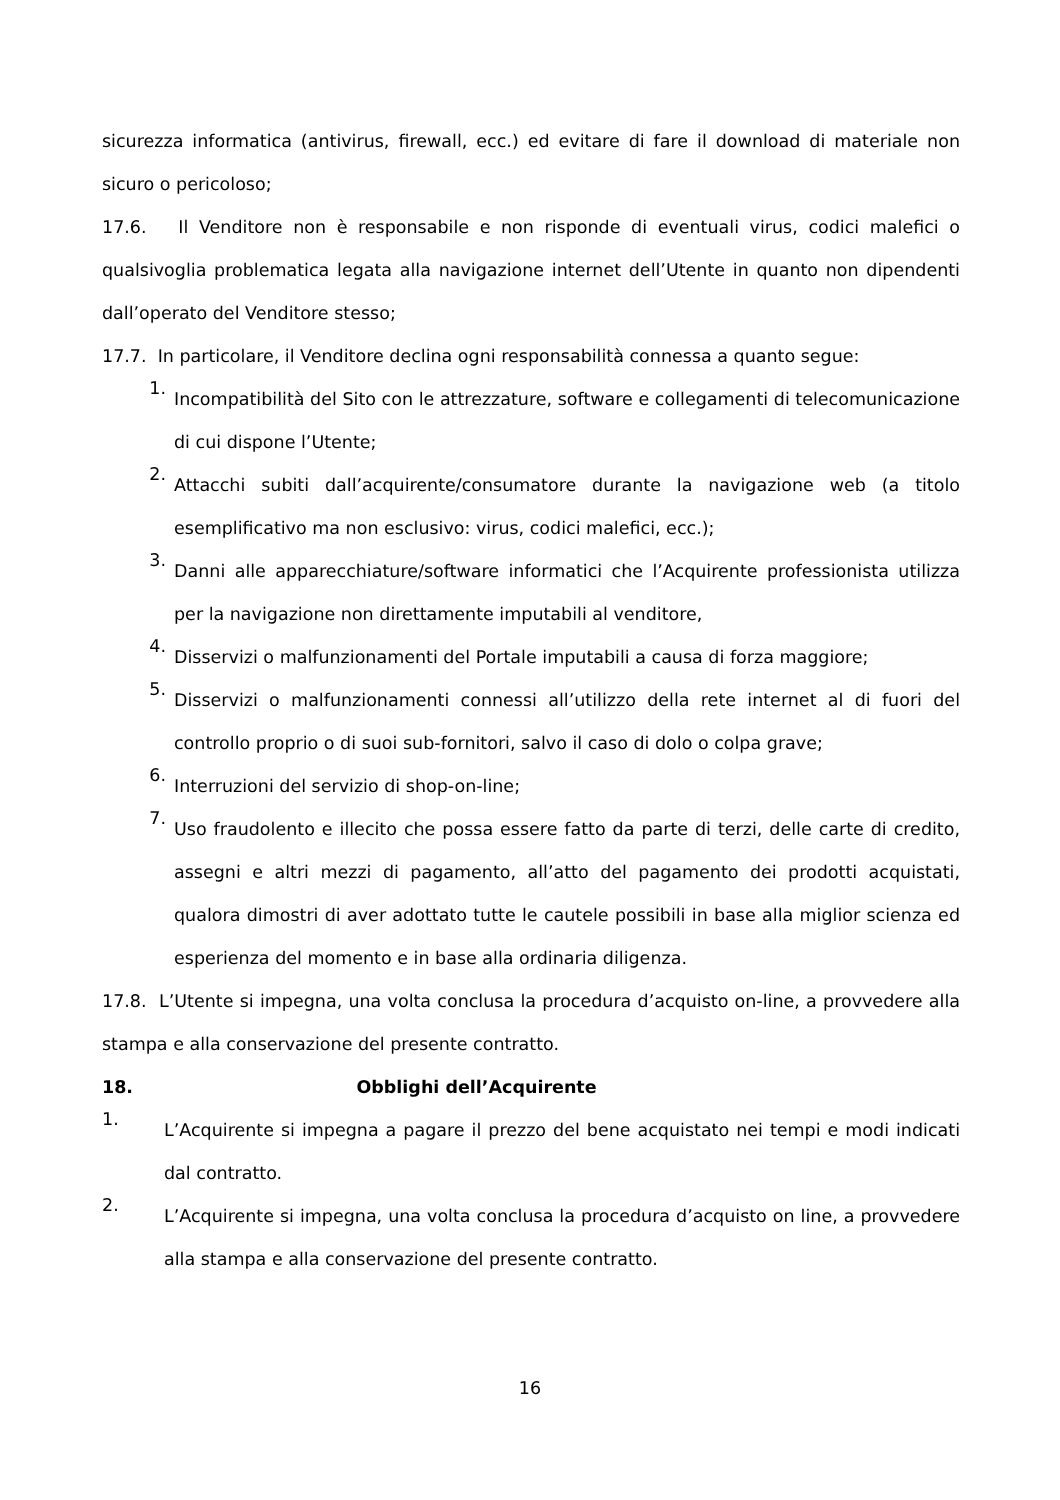sicurezza informatica (antivirus, firewall, ecc.) ed evitare di fare il download di materiale non sicuro o pericoloso;
17.6. Il Venditore non è responsabile e non risponde di eventuali virus, codici malefici o qualsivoglia problematica legata alla navigazione internet dell’Utente in quanto non dipendenti dall’operato del Venditore stesso;
17.7. In particolare, il Venditore declina ogni responsabilità connessa a quanto segue:
1.
Incompatibilità del Sito con le attrezzature, software e collegamenti di telecomunicazione di cui dispone l’Utente;
2.
Attacchi subiti dall’acquirente/consumatore durante la navigazione web (a titolo esemplificativo ma non esclusivo: virus, codici malefici, ecc.);
3.
Danni alle apparecchiature/software informatici che l’Acquirente professionista utilizza per la navigazione non direttamente imputabili al venditore,
4.
Disservizi o malfunzionamenti del Portale imputabili a causa di forza maggiore;
5.
Disservizi o malfunzionamenti connessi all’utilizzo della rete internet al di fuori del controllo proprio o di suoi sub-fornitori, salvo il caso di dolo o colpa grave;
6.
Interruzioni del servizio di shop-on-line;
7.
Uso fraudolento e illecito che possa essere fatto da parte di terzi, delle carte di credito, assegni e altri mezzi di pagamento, all’atto del pagamento dei prodotti acquistati, qualora dimostri di aver adottato tutte le cautele possibili in base alla miglior scienza ed esperienza del momento e in base alla ordinaria diligenza.
17.8. L’Utente si impegna, una volta conclusa la procedura d’acquisto on-line, a provvedere alla stampa e alla conservazione del presente contratto.
18. Obblighi dell’Acquirente
1.
L’Acquirente si impegna a pagare il prezzo del bene acquistato nei tempi e modi indicati dal contratto.
2.
L’Acquirente si impegna, una volta conclusa la procedura d’acquisto on line, a provvedere alla stampa e alla conservazione del presente contratto.
16